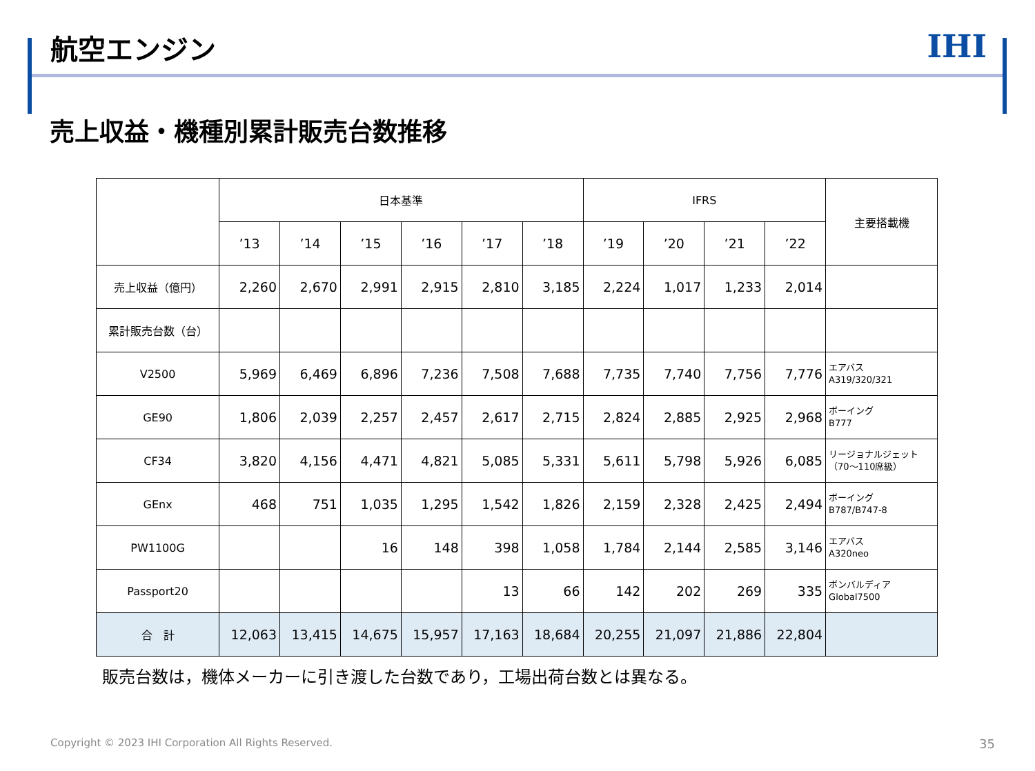航空エンジン
IHI
売上収益・機種別累計販売台数推移
| | 日本基準 | | | | | | IFRS | | | | 主要搭載機 |
| --- | --- | --- | --- | --- | --- | --- | --- | --- | --- | --- | --- |
| | ’13 | ’14 | ’15 | ’16 | ’17 | ’18 | ’19 | ’20 | ’21 | ’22 | |
| 売上収益（億円） | 2,260 | 2,670 | 2,991 | 2,915 | 2,810 | 3,185 | 2,224 | 1,017 | 1,233 | 2,014 | |
| 累計販売台数（台） | | | | | | | | | | | |
| V2500 | 5,969 | 6,469 | 6,896 | 7,236 | 7,508 | 7,688 | 7,735 | 7,740 | 7,756 | 7,776 | エアバス A319/320/321 |
| GE90 | 1,806 | 2,039 | 2,257 | 2,457 | 2,617 | 2,715 | 2,824 | 2,885 | 2,925 | 2,968 | ボーイング B777 |
| CF34 | 3,820 | 4,156 | 4,471 | 4,821 | 5,085 | 5,331 | 5,611 | 5,798 | 5,926 | 6,085 | リージョナルジェット （70～110席級） |
| GEnx | 468 | 751 | 1,035 | 1,295 | 1,542 | 1,826 | 2,159 | 2,328 | 2,425 | 2,494 | ボーイング B787/B747-8 |
| PW1100G | | | 16 | 148 | 398 | 1,058 | 1,784 | 2,144 | 2,585 | 3,146 | エアバス A320neo |
| Passport20 | | | | | 13 | 66 | 142 | 202 | 269 | 335 | ボンバルディア Global7500 |
| 合 計 | 12,063 | 13,415 | 14,675 | 15,957 | 17,163 | 18,684 | 20,255 | 21,097 | 21,886 | 22,804 | |
販売台数は，機体メーカーに引き渡した台数であり，工場出荷台数とは異なる。
Copyright © 2023 IHI Corporation All Rights Reserved. 35